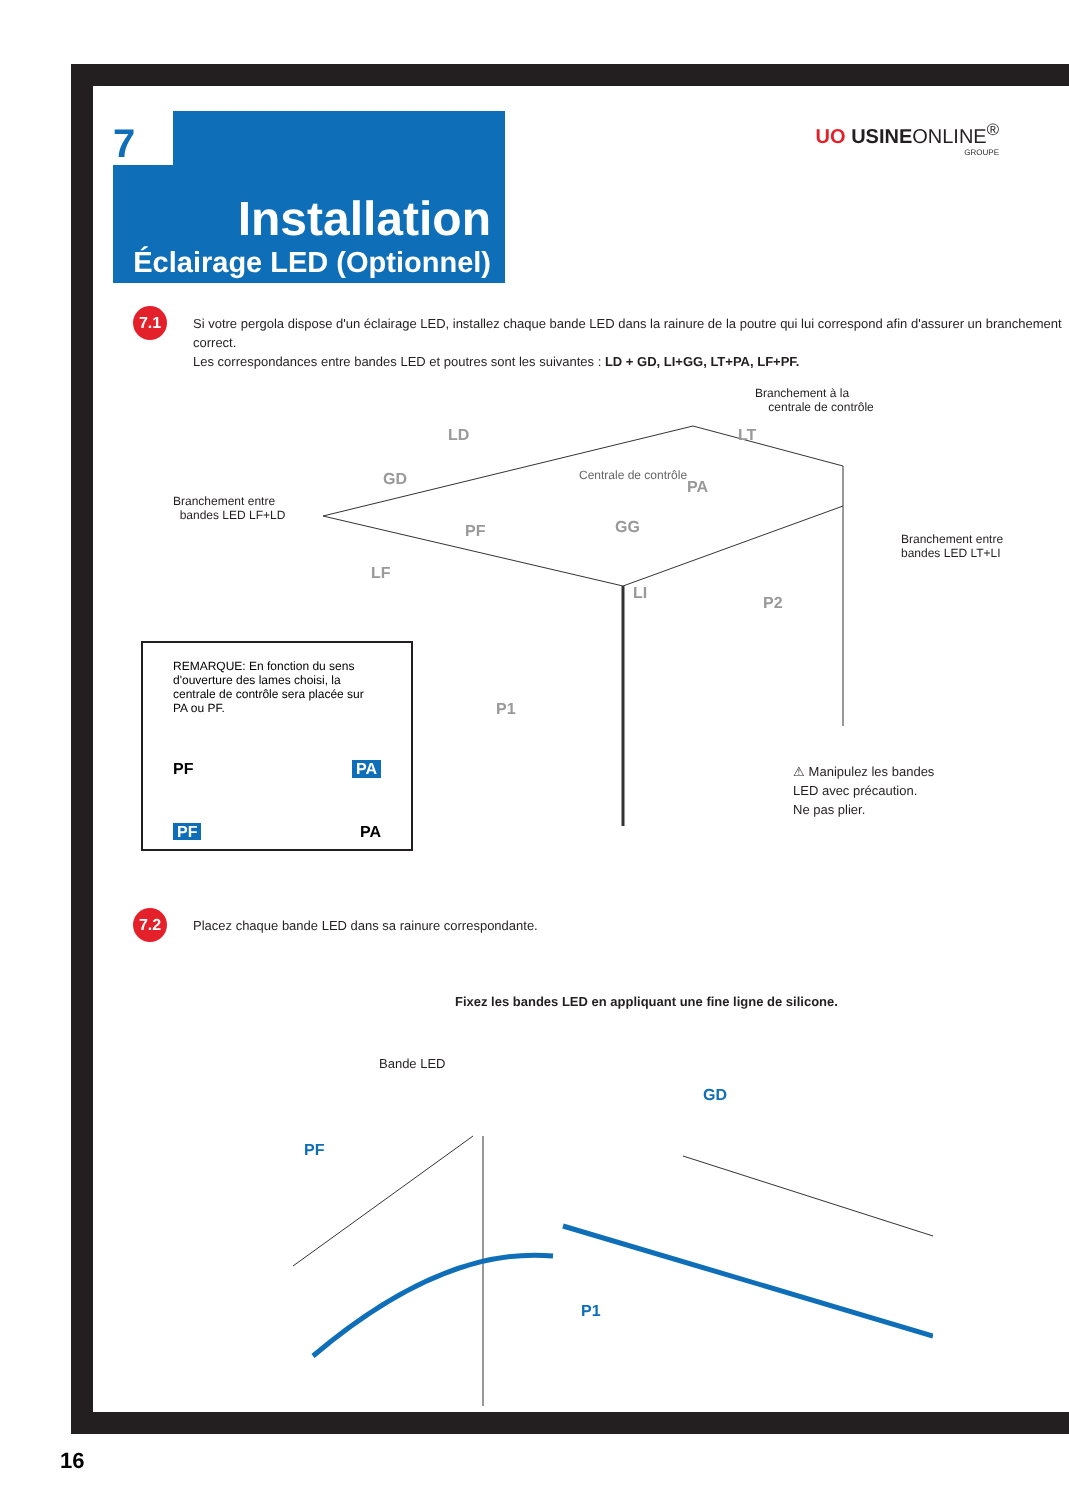Installation
Éclairage LED (Optionnel)
7
UO USINEONLINE<sup>®</sup>
GROUPE
7.1
Si votre pergola dispose d'un éclairage LED, installez chaque bande LED dans la rainure de la poutre qui lui correspond afin d'assurer un branchement correct.
Les correspondances entre bandes LED et poutres sont les suivantes : LD + GD, LI+GG, LT+PA, LF+PF.
Branchement à la
centrale de contrôle
LD LT
GD Centrale de contrôle
PA
Branchement entre
bandes LED LF+LD
GG
PF
Branchement entre
bandes LED LT+LI
LF
LI
P2
P1
REMARQUE: En fonction du sens d'ouverture des lames choisi, la centrale de contrôle sera placée sur PA ou PF.
PF PA
PF PA
⚠ Manipulez les bandes
LED avec précaution.
Ne pas plier.
7.2
Placez chaque bande LED dans sa rainure correspondante.
Fixez les bandes LED en appliquant une fine ligne de silicone.
Bande LED
GD
PF
P1
16